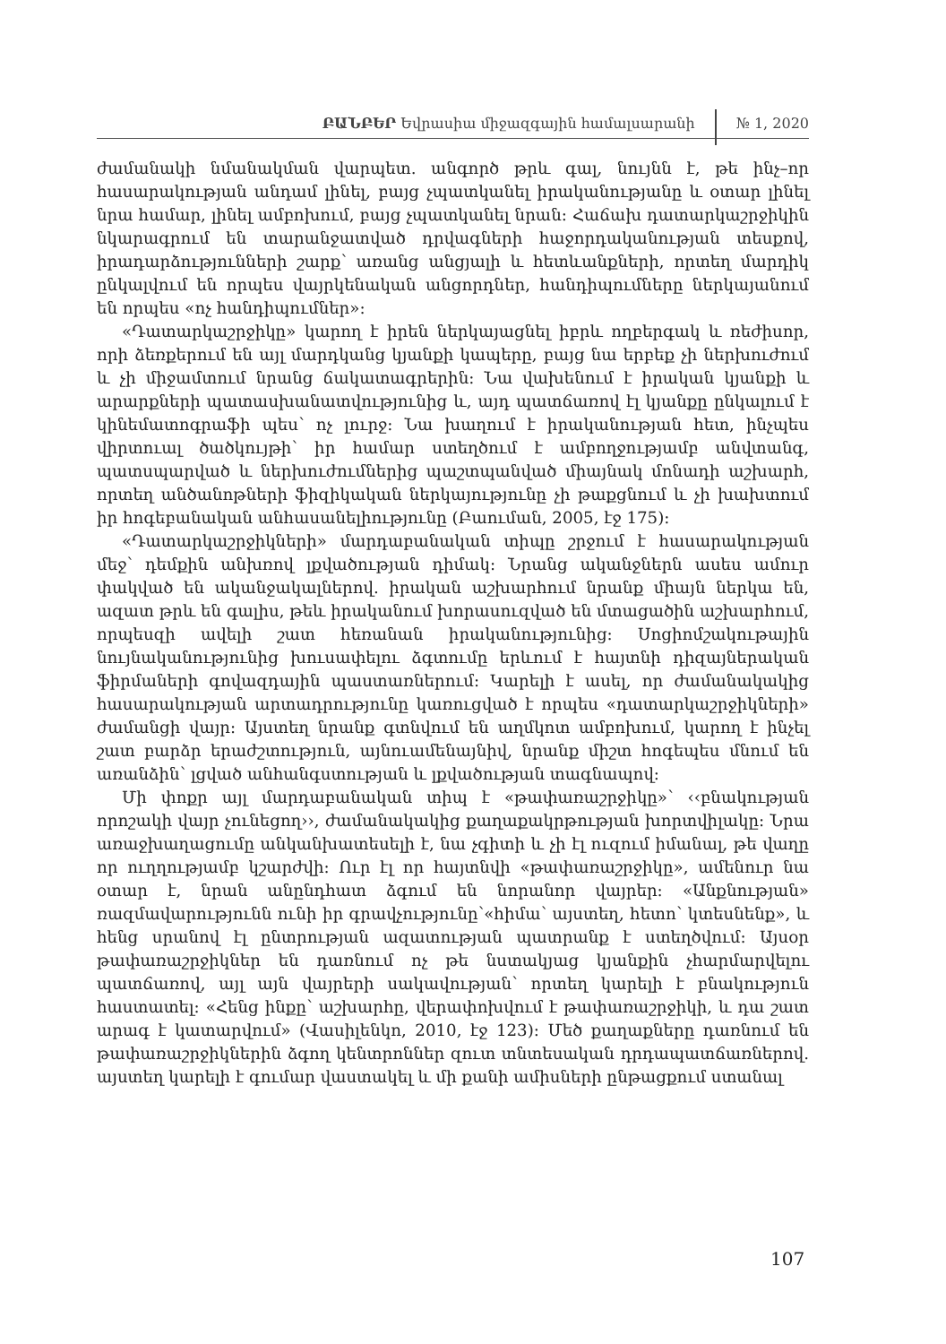ԲԱՆԲԵՐ Եվրասիա միջազգային համալսարանի № 1, 2020
ժամանակի նմանակման վարպետ. անգործ թրև գալ, նույնն է, թե ինչ–որ հասարակության անդամ լինել, բայց չպատկանել իրականությանը և օտար լինել նրա համար, լինել ամբոխում, բայց չպատկանել նրան: Հաճախ դատարկաշրջիկին նկարագրում են տարանջատված դրվագների հաջորդականության տեսքով, իրադարձությունների շարք՝ առանց անցյալի և հետևանքների, որտեղ մարդիկ ընկալվում են որպես վայրկենական անցորդներ, հանդիպումները ներկայանում են որպես «ոչ հանդիպումներ»:
«Դատարկաշրջիկը» կարող է իրեն ներկայացնել իբրև ողբերգակ և ռեժիսոր, որի ձեռքերում են այլ մարդկանց կյանքի կապերը, բայց նա երբեք չի ներխուժում և չի միջամտում նրանց ճակատագրերին: Նա վախենում է իրական կյանքի և արարքների պատասխանատվությունից և, այդ պատճառով էլ կյանքը ընկալում է կինեմատոգրաֆի պես՝ ոչ լուրջ: Նա խաղում է իրականության հետ, ինչպես վիրտուալ ծածկույթի՝ իր համար ստեղծում է ամբողջությամբ անվտանգ, պատսպարված և ներխուժումներից պաշտպանված միայնակ մոնադի աշխարհ, որտեղ անծանոթների ֆիզիկական ներկայությունը չի թաքցնում և չի խախտում իր հոգեբանական անհասանելիությունը (Բաուման, 2005, էջ 175):
«Դատարկաշրջիկների» մարդաբանական տիպը շրջում է հասարակության մեջ՝ դեմքին անխռով լքվածության դիմակ: Նրանց ականջներն ասես ամուր փակված են ականջակալներով. իրական աշխարհում նրանք միայն ներկա են, ազատ թրև են գալիս, թեև իրականում խորասուզված են մտացածին աշխարհում, որպեսզի ավելի շատ հեռանան իրականությունից: Սոցիոմշակութային նույնականությունից խուսափելու ձգտումը երևում է հայտնի դիզայներական ֆիրմաների գովազդային պաստառներում: Կարելի է ասել, որ ժամանակակից հասարակության արտադրությունը կառուցված է որպես «դատարկաշրջիկների» ժամանցի վայր: Այստեղ նրանք գտնվում են աղմկոտ ամբոխում, կարող է ինչել շատ բարձր երաժշտություն, այնուամենայնիվ, նրանք միշտ հոգեպես մնում են առանձին՝ լցված անհանգստության և լքվածության տագնապով:
Մի փոքր այլ մարդաբանական տիպ է «թափառաշրջիկը»՝ ‹‹բնակության որոշակի վայր չունեցող››, ժամանակակից քաղաքակրթության խորտվիլակը: Նրա առաջխաղացումը անկանխատեսելի է, նա չգիտի և չի էլ ուզում իմանալ, թե վաղը որ ուղղությամբ կշարժվի: Ուր էլ որ հայտնվի «թափառաշրջիկը», ամենուր նա օտար է, նրան անընդհատ ձգում են նորանոր վայրեր: «Անքնության» ռազմավարությունն ունի իր գրավչությունը՝«հիմա՝ այստեղ, հետո՝ կտեսնենք», և հենց սրանով էլ ընտրության ազատության պատրանք է ստեղծվում: Այսօր թափառաշրջիկներ են դառնում ոչ թե նստակյաց կյանքին չհարմարվելու պատճառով, այլ այն վայրերի սակավության՝ որտեղ կարելի է բնակություն հաստատել: «Հենց ինքը՝ աշխարհը, վերափոխվում է թափառաշրջիկի, և դա շատ արագ է կատարվում» (Վասիլենկո, 2010, էջ 123): Մեծ քաղաքները դառնում են թափառաշրջիկներին ձգող կենտրոններ զուտ տնտեսական դրդապատճառներով. այստեղ կարելի է գումար վաստակել և մի քանի ամիսների ընթացքում ստանալ
107